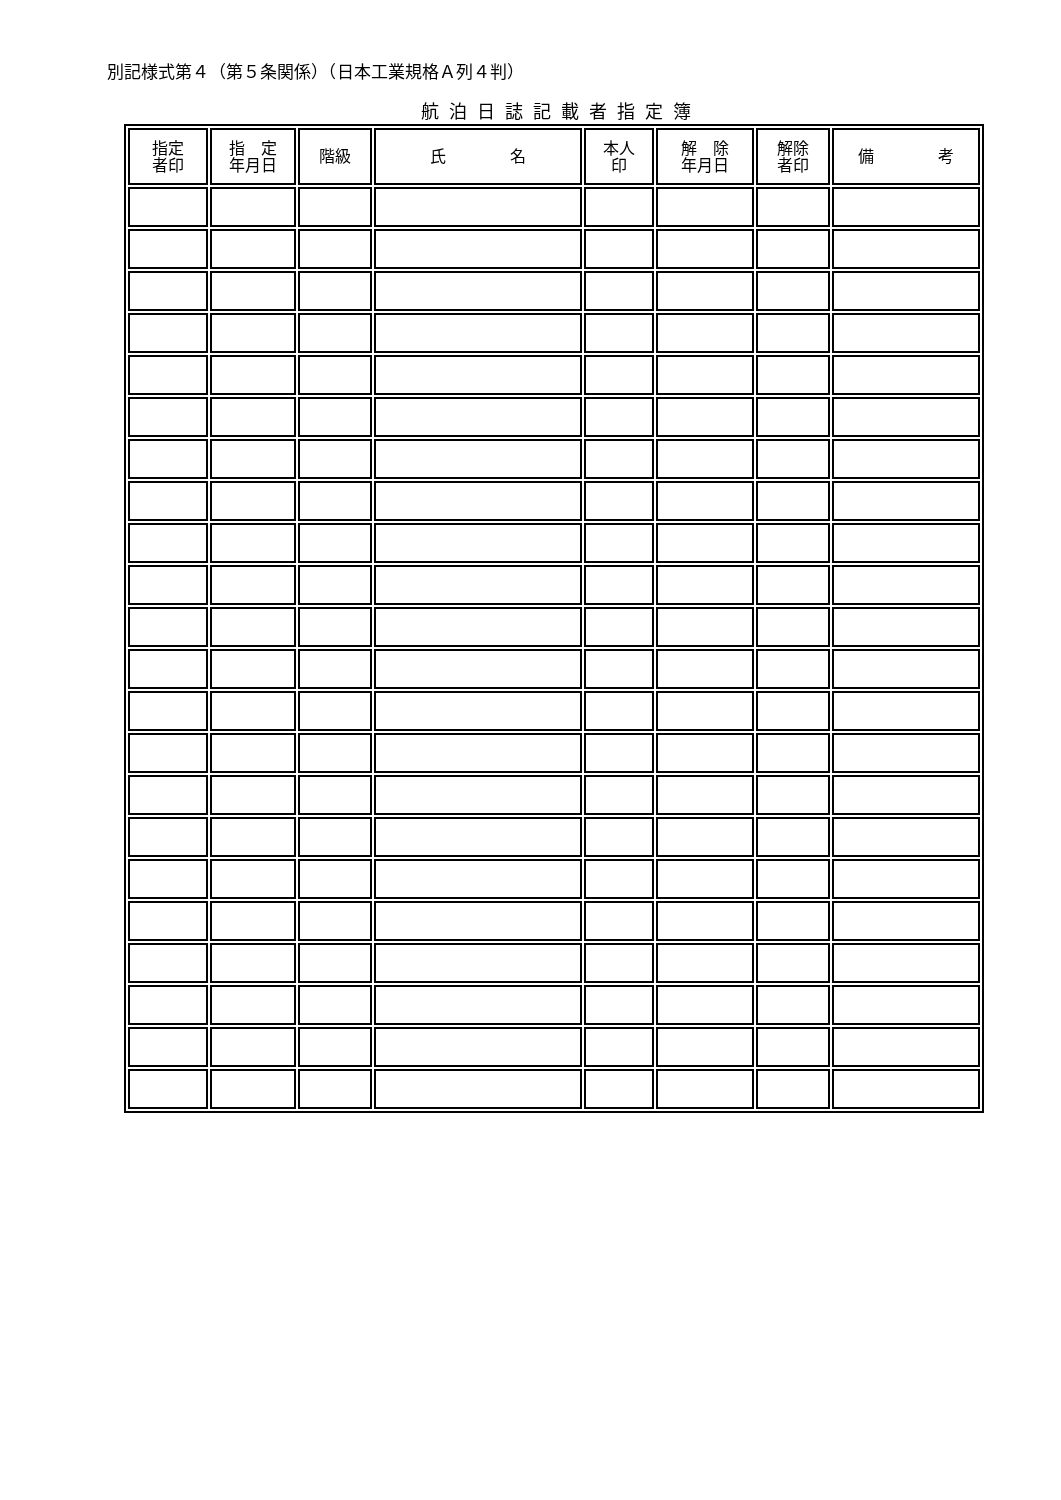別記様式第４（第５条関係）（日本工業規格Ａ列４判）
航泊日誌記載者指定簿
| 指定 者印 | 指 定 年月日 | 階級 | 氏 名 | 本人 印 | 解 除 年月日 | 解除 者印 | 備 考 |
| --- | --- | --- | --- | --- | --- | --- | --- |